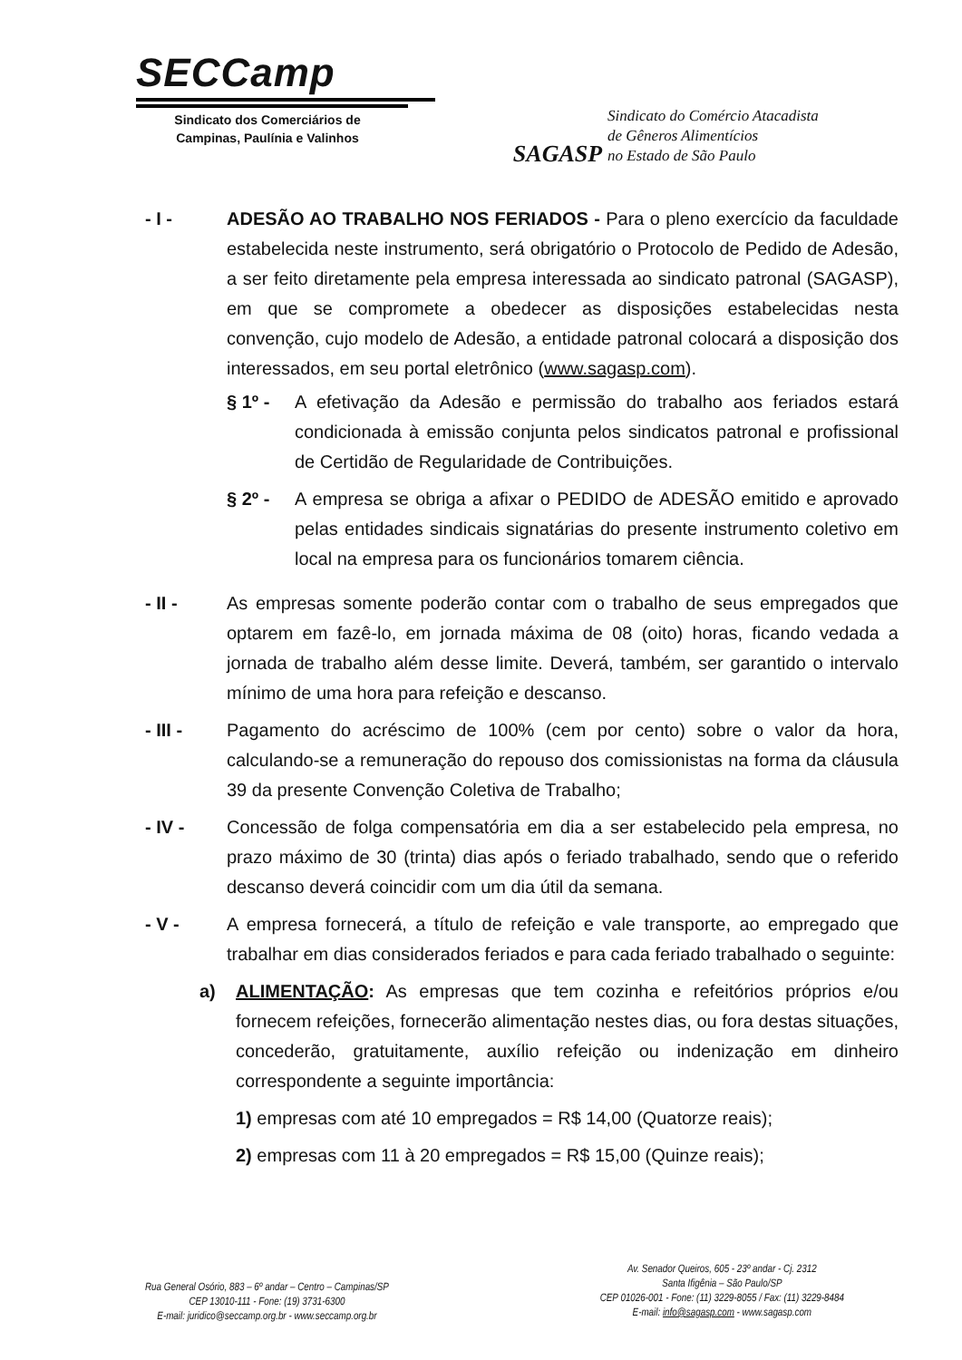SECCamp
Sindicato dos Comerciários de
Campinas, Paulínia e Valinhos
SAGASP
Sindicato do Comércio Atacadista
de Gêneros Alimentícios
no Estado de São Paulo
- I - ADESÃO AO TRABALHO NOS FERIADOS - Para o pleno exercício da faculdade estabelecida neste instrumento, será obrigatório o Protocolo de Pedido de Adesão, a ser feito diretamente pela empresa interessada ao sindicato patronal (SAGASP), em que se compromete a obedecer as disposições estabelecidas nesta convenção, cujo modelo de Adesão, a entidade patronal colocará a disposição dos interessados, em seu portal eletrônico (www.sagasp.com).
§ 1º - A efetivação da Adesão e permissão do trabalho aos feriados estará condicionada à emissão conjunta pelos sindicatos patronal e profissional de Certidão de Regularidade de Contribuições.
§ 2º - A empresa se obriga a afixar o PEDIDO de ADESÃO emitido e aprovado pelas entidades sindicais signatárias do presente instrumento coletivo em local na empresa para os funcionários tomarem ciência.
- II - As empresas somente poderão contar com o trabalho de seus empregados que optarem em fazê-lo, em jornada máxima de 08 (oito) horas, ficando vedada a jornada de trabalho além desse limite. Deverá, também, ser garantido o intervalo mínimo de uma hora para refeição e descanso.
- III - Pagamento do acréscimo de 100% (cem por cento) sobre o valor da hora, calculando-se a remuneração do repouso dos comissionistas na forma da cláusula 39 da presente Convenção Coletiva de Trabalho;
- IV - Concessão de folga compensatória em dia a ser estabelecido pela empresa, no prazo máximo de 30 (trinta) dias após o feriado trabalhado, sendo que o referido descanso deverá coincidir com um dia útil da semana.
- V - A empresa fornecerá, a título de refeição e vale transporte, ao empregado que trabalhar em dias considerados feriados e para cada feriado trabalhado o seguinte:
a) ALIMENTAÇÃO: As empresas que tem cozinha e refeitórios próprios e/ou fornecem refeições, fornecerão alimentação nestes dias, ou fora destas situações, concederão, gratuitamente, auxílio refeição ou indenização em dinheiro correspondente a seguinte importância:
1) empresas com até 10 empregados = R$ 14,00 (Quatorze reais);
2) empresas com 11 à 20 empregados = R$ 15,00 (Quinze reais);
Rua General Osório, 883 – 6º andar – Centro – Campinas/SP
CEP 13010-111 - Fone: (19) 3731-6300
E-mail: juridico@seccamp.org.br - www.seccamp.org.br
Av. Senador Queiros, 605 - 23º andar - Cj. 2312
Santa Ifigênia – São Paulo/SP
CEP 01026-001 - Fone: (11) 3229-8055 / Fax: (11) 3229-8484
E-mail: info@sagasp.com - www.sagasp.com